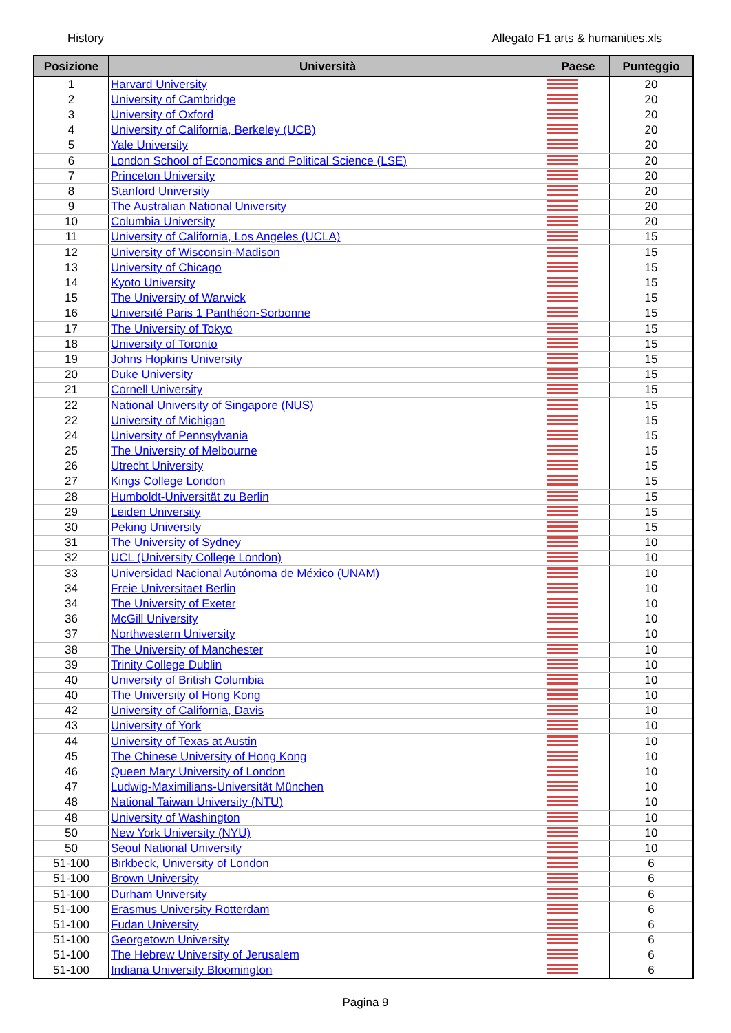History Allegato F1 arts & humanities.xls
| Posizione | Università | Paese | Punteggio |
| --- | --- | --- | --- |
| 1 | Harvard University | | 20 |
| 2 | University of Cambridge | | 20 |
| 3 | University of Oxford | | 20 |
| 4 | University of California, Berkeley (UCB) | | 20 |
| 5 | Yale University | | 20 |
| 6 | London School of Economics and Political Science (LSE) | | 20 |
| 7 | Princeton University | | 20 |
| 8 | Stanford University | | 20 |
| 9 | The Australian National University | | 20 |
| 10 | Columbia University | | 20 |
| 11 | University of California, Los Angeles (UCLA) | | 15 |
| 12 | University of Wisconsin-Madison | | 15 |
| 13 | University of Chicago | | 15 |
| 14 | Kyoto University | | 15 |
| 15 | The University of Warwick | | 15 |
| 16 | Université Paris 1 Panthéon-Sorbonne | | 15 |
| 17 | The University of Tokyo | | 15 |
| 18 | University of Toronto | | 15 |
| 19 | Johns Hopkins University | | 15 |
| 20 | Duke University | | 15 |
| 21 | Cornell University | | 15 |
| 22 | National University of Singapore (NUS) | | 15 |
| 22 | University of Michigan | | 15 |
| 24 | University of Pennsylvania | | 15 |
| 25 | The University of Melbourne | | 15 |
| 26 | Utrecht University | | 15 |
| 27 | Kings College London | | 15 |
| 28 | Humboldt-Universität zu Berlin | | 15 |
| 29 | Leiden University | | 15 |
| 30 | Peking University | | 15 |
| 31 | The University of Sydney | | 10 |
| 32 | UCL (University College London) | | 10 |
| 33 | Universidad Nacional Autónoma de México (UNAM) | | 10 |
| 34 | Freie Universitaet Berlin | | 10 |
| 34 | The University of Exeter | | 10 |
| 36 | McGill University | | 10 |
| 37 | Northwestern University | | 10 |
| 38 | The University of Manchester | | 10 |
| 39 | Trinity College Dublin | | 10 |
| 40 | University of British Columbia | | 10 |
| 40 | The University of Hong Kong | | 10 |
| 42 | University of California, Davis | | 10 |
| 43 | University of York | | 10 |
| 44 | University of Texas at Austin | | 10 |
| 45 | The Chinese University of Hong Kong | | 10 |
| 46 | Queen Mary University of London | | 10 |
| 47 | Ludwig-Maximilians-Universität München | | 10 |
| 48 | National Taiwan University (NTU) | | 10 |
| 48 | University of Washington | | 10 |
| 50 | New York University (NYU) | | 10 |
| 50 | Seoul National University | | 10 |
| 51-100 | Birkbeck, University of London | | 6 |
| 51-100 | Brown University | | 6 |
| 51-100 | Durham University | | 6 |
| 51-100 | Erasmus University Rotterdam | | 6 |
| 51-100 | Fudan University | | 6 |
| 51-100 | Georgetown University | | 6 |
| 51-100 | The Hebrew University of Jerusalem | | 6 |
| 51-100 | Indiana University Bloomington | | 6 |
Pagina 9